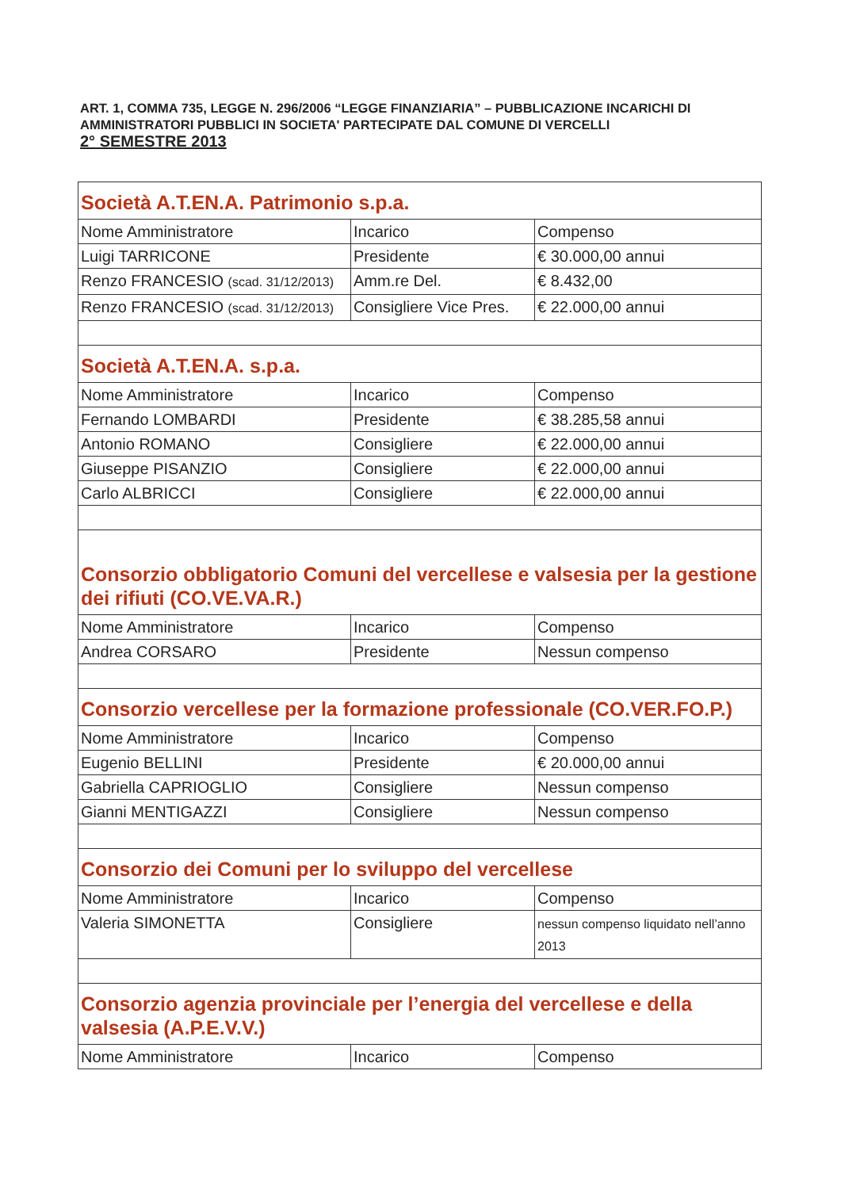ART. 1, COMMA 735, LEGGE N. 296/2006 “LEGGE FINANZIARIA” – PUBBLICAZIONE INCARICHI DI AMMINISTRATORI PUBBLICI IN SOCIETA' PARTECIPATE DAL COMUNE DI VERCELLI
2° SEMESTRE 2013
| Società A.T.EN.A. Patrimonio s.p.a. | | |
| Nome Amministratore | Incarico | Compenso |
| Luigi TARRICONE | Presidente | € 30.000,00 annui |
| Renzo FRANCESIO (scad. 31/12/2013) | Amm.re Del. | € 8.432,00 |
| Renzo FRANCESIO (scad. 31/12/2013) | Consigliere Vice Pres. | € 22.000,00 annui |
| Società A.T.EN.A. s.p.a. | | |
| Nome Amministratore | Incarico | Compenso |
| Fernando LOMBARDI | Presidente | € 38.285,58 annui |
| Antonio ROMANO | Consigliere | € 22.000,00 annui |
| Giuseppe PISANZIO | Consigliere | € 22.000,00 annui |
| Carlo ALBRICCI | Consigliere | € 22.000,00 annui |
| Consorzio obbligatorio Comuni del vercellese e valsesia per la gestione dei rifiuti (CO.VE.VA.R.) | | |
| Nome Amministratore | Incarico | Compenso |
| Andrea CORSARO | Presidente | Nessun compenso |
| Consorzio vercellese per la formazione professionale (CO.VER.FO.P.) | | |
| Nome Amministratore | Incarico | Compenso |
| Eugenio BELLINI | Presidente | € 20.000,00 annui |
| Gabriella CAPRIOGLIO | Consigliere | Nessun compenso |
| Gianni MENTIGAZZI | Consigliere | Nessun compenso |
| Consorzio dei Comuni per lo sviluppo del vercellese | | |
| Nome Amministratore | Incarico | Compenso |
| Valeria SIMONETTA | Consigliere | nessun compenso liquidato nell’anno 2013 |
| Consorzio agenzia provinciale per l’energia del vercellese e della valsesia (A.P.E.V.V.) | | |
| Nome Amministratore | Incarico | Compenso |